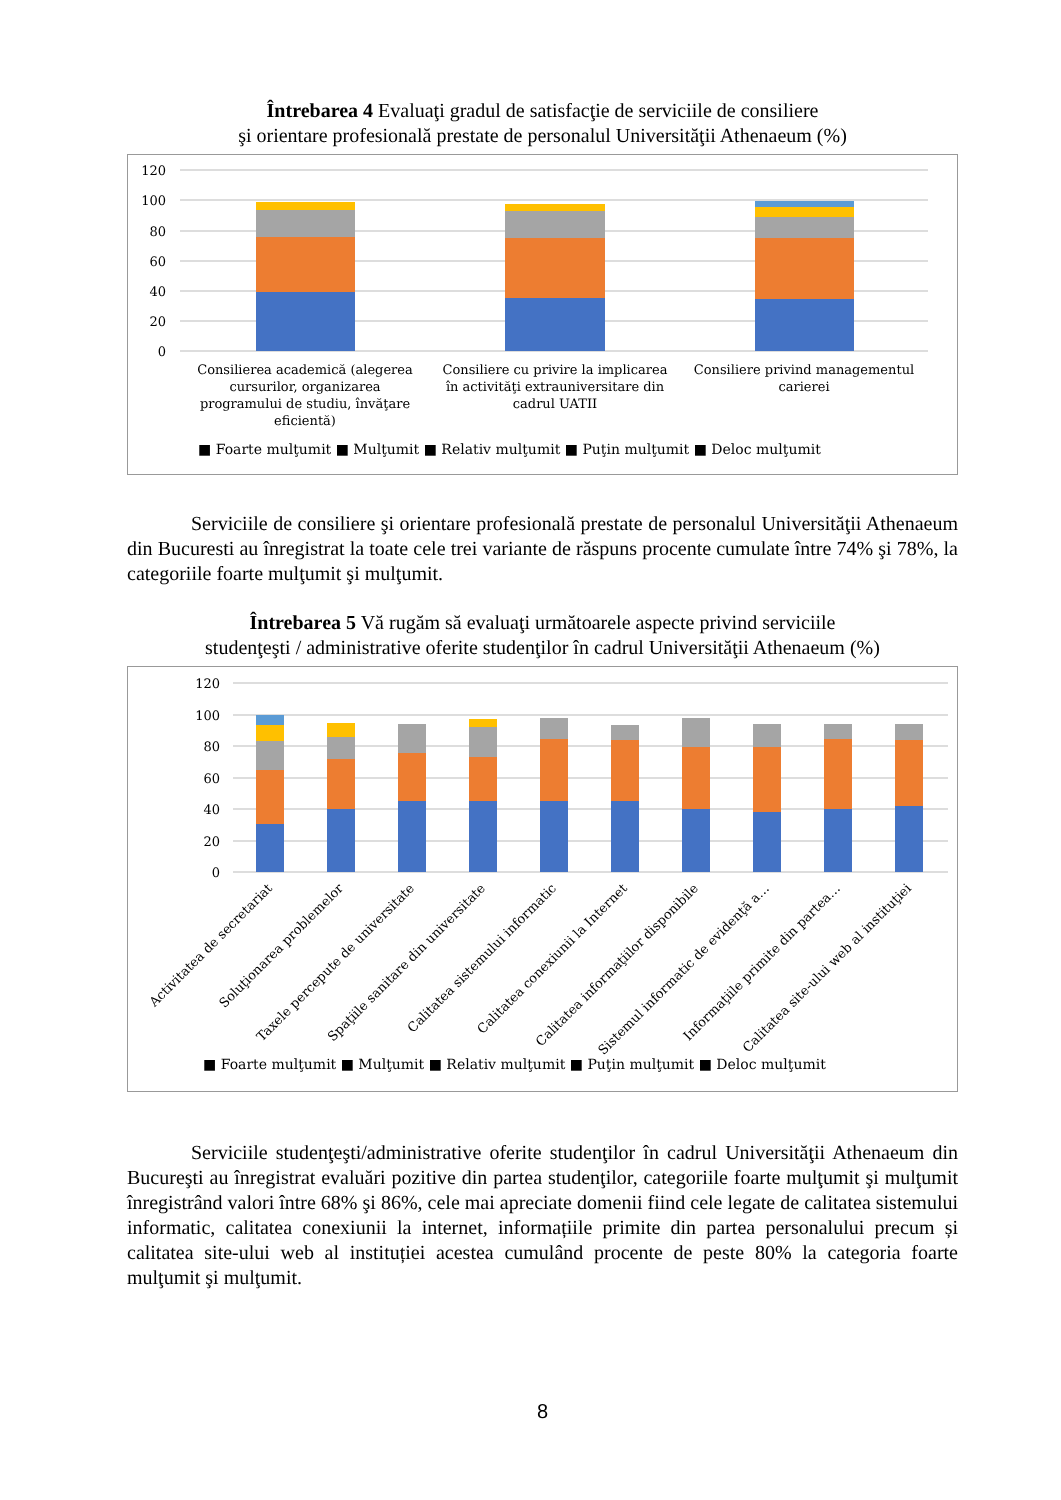Întrebarea 4 Evaluaţi gradul de satisfacţie de serviciile de consiliere
şi orientare profesională prestate de personalul Universităţii Athenaeum (%)
120
100
80
60
40
20
0
Consilierea academică (alegerea
cursurilor, organizarea
programului de studiu, învăţare
eficientă)
Consiliere cu privire la implicarea
în activităţi extrauniversitare din
cadrul UATII
Consiliere privind managementul
carierei
■ Foarte mulţumit ■ Mulţumit ■ Relativ mulţumit ■ Puţin mulţumit ■ Deloc mulţumit
Serviciile de consiliere şi orientare profesională prestate de personalul Universităţii Athenaeum din Bucuresti au înregistrat la toate cele trei variante de răspuns procente cumulate între 74% şi 78%, la categoriile foarte mulţumit şi mulţumit.
Întrebarea 5 Vă rugăm să evaluaţi următoarele aspecte privind serviciile
studenţeşti / administrative oferite studenţilor în cadrul Universităţii Athenaeum (%)
120
100
80
60
40
20
0
Activitatea de secretariat
Soluţionarea problemelor
Taxele percepute de universitate
Spaţiile sanitare din universitate
Calitatea sistemului informatic
Calitatea conexiunii la Internet
Calitatea informaţiilor disponibile
Sistemul informatic de evidenţă a…
Informaţiile primite din partea…
Calitatea site-ului web al instituţiei
■ Foarte mulţumit ■ Mulţumit ■ Relativ mulţumit ■ Puţin mulţumit ■ Deloc mulţumit
Serviciile studenţeşti/administrative oferite studenţilor în cadrul Universităţii Athenaeum din Bucureşti au înregistrat evaluări pozitive din partea studenţilor, categoriile foarte mulţumit şi mulţumit înregistrând valori între 68% şi 86%, cele mai apreciate domenii fiind cele legate de calitatea sistemului informatic, calitatea conexiunii la internet, informațiile primite din partea personalului precum și calitatea site-ului web al instituției acestea cumulând procente de peste 80% la categoria foarte mulţumit şi mulţumit.
8